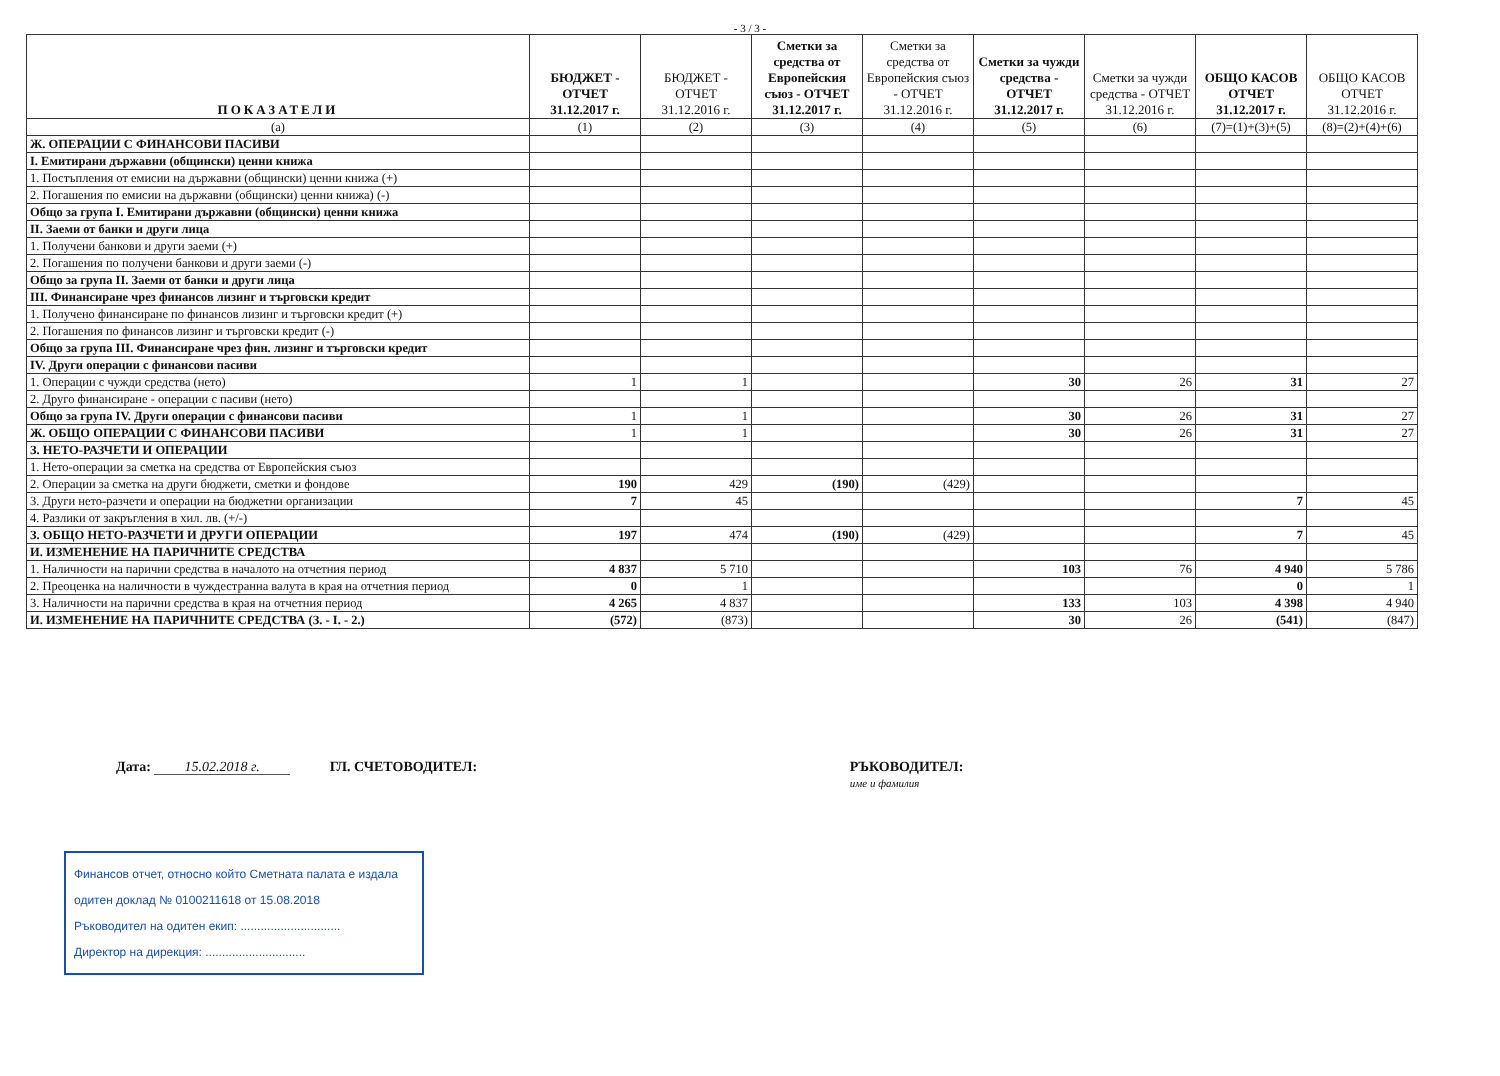- 3 / 3 -
| ПОКАЗАТЕЛИ | БЮДЖЕТ - ОТЧЕТ 31.12.2017 г. | БЮДЖЕТ - ОТЧЕТ 31.12.2016 г. | Сметки за средства от Европейския съюз - ОТЧЕТ 31.12.2017 г. | Сметки за средства от Европейския съюз - ОТЧЕТ 31.12.2016 г. | Сметки за чужди средства - ОТЧЕТ 31.12.2017 г. | Сметки за чужди средства - ОТЧЕТ 31.12.2016 г. | ОБЩО КАСОВ ОТЧЕТ 31.12.2017 г. | ОБЩО КАСОВ ОТЧЕТ 31.12.2016 г. |
| --- | --- | --- | --- | --- | --- | --- | --- | --- |
| (а) | (1) | (2) | (3) | (4) | (5) | (6) | (7)=(1)+(3)+(5) | (8)=(2)+(4)+(6) |
| Ж. ОПЕРАЦИИ С ФИНАНСОВИ ПАСИВИ | | | | | | | | |
| I. Емитирани държавни (общински) ценни книжа | | | | | | | | |
| 1. Постъпления от емисии на държавни (общински) ценни книжа (+) | | | | | | | | |
| 2. Погашения по емисии на държавни (общински) ценни книжа) (-) | | | | | | | | |
| Общо за група I. Емитирани държавни (общински) ценни книжа | | | | | | | | |
| II. Заеми от банки и други лица | | | | | | | | |
| 1. Получени банкови и други заеми (+) | | | | | | | | |
| 2. Погашения по получени банкови и други заеми (-) | | | | | | | | |
| Общо за група II. Заеми от банки и други лица | | | | | | | | |
| III. Финансиране чрез финансов лизинг и търговски кредит | | | | | | | | |
| 1. Получено финансиране по финансов лизинг и търговски кредит (+) | | | | | | | | |
| 2. Погашения по финансов лизинг и търговски кредит (-) | | | | | | | | |
| Общо за група III. Финансиране чрез фин. лизинг и търговски кредит | | | | | | | | |
| IV. Други операции с финансови пасиви | | | | | | | | |
| 1. Операции с чужди средства (нето) | 1 | 1 | | | 30 | 26 | 31 | 27 |
| 2. Друго финансиране - операции с пасиви (нето) | | | | | | | | |
| Общо за група IV. Други операции с финансови пасиви | 1 | 1 | | | 30 | 26 | 31 | 27 |
| Ж. ОБЩО ОПЕРАЦИИ С ФИНАНСОВИ ПАСИВИ | 1 | 1 | | | 30 | 26 | 31 | 27 |
| З. НЕТО-РАЗЧЕТИ И ОПЕРАЦИИ | | | | | | | | |
| 1. Нето-операции за сметка на средства от Европейския съюз | | | | | | | | |
| 2. Операции за сметка на други бюджети, сметки и фондове | 190 | 429 | (190) | (429) | | | | |
| 3. Други нето-разчети и операции на бюджетни организации | 7 | 45 | | | | | 7 | 45 |
| 4. Разлики от закръгления в хил. лв. (+/-) | | | | | | | | |
| З. ОБЩО НЕТО-РАЗЧЕТИ И ДРУГИ ОПЕРАЦИИ | 197 | 474 | (190) | (429) | | | 7 | 45 |
| И. ИЗМЕНЕНИЕ НА ПАРИЧНИТЕ СРЕДСТВА | | | | | | | | |
| 1. Наличности на парични средства в началото на отчетния период | 4 837 | 5 710 | | | 103 | 76 | 4 940 | 5 786 |
| 2. Преоценка на наличности в чуждестранна валута в края на отчетния период | 0 | 1 | | | | | 0 | 1 |
| 3. Наличности на парични средства в края на отчетния период | 4 265 | 4 837 | | | 133 | 103 | 4 398 | 4 940 |
| И. ИЗМЕНЕНИЕ НА ПАРИЧНИТЕ СРЕДСТВА (З. - I. - 2.) | (572) | (873) | | | 30 | 26 | (541) | (847) |
Дата: 15.02.2018 г. ГЛ. СЧЕТОВОДИТЕЛ: РЪКОВОДИТЕЛ:
име и фамилия
Финансов отчет, относно който Сметната палата е издала
одитен доклад № 0100211618 от 15.08.2018
Ръководител на одитен екип: ..............................
Директор на дирекция: ..............................